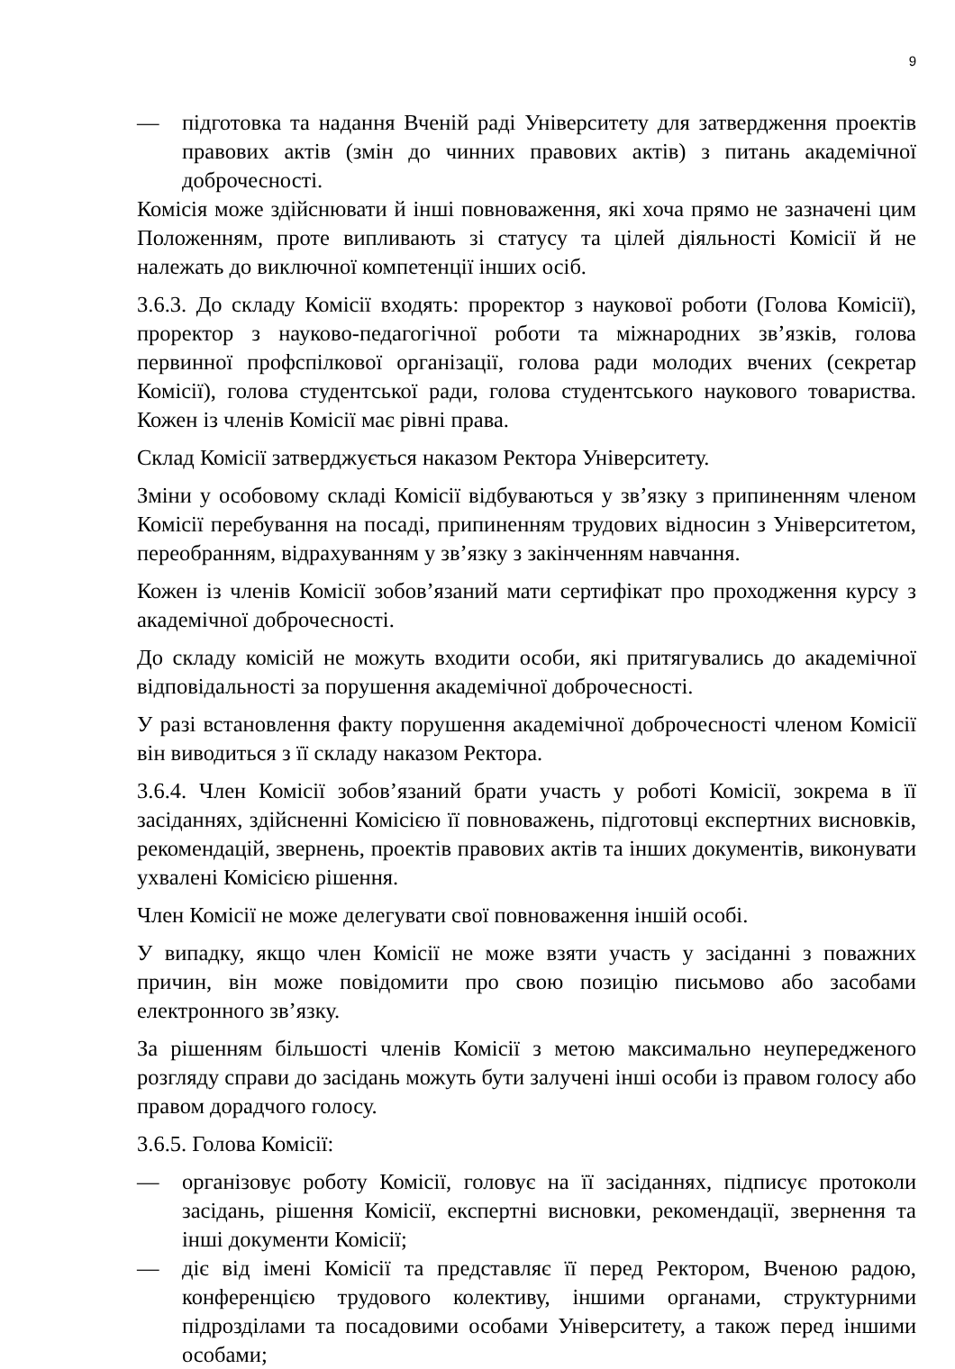9
— підготовка та надання Вченій раді Університету для затвердження проектів правових актів (змін до чинних правових актів) з питань академічної доброчесності.
Комісія може здійснювати й інші повноваження, які хоча прямо не зазначені цим Положенням, проте випливають зі статусу та цілей діяльності Комісії й не належать до виключної компетенції інших осіб.
3.6.3. До складу Комісії входять: проректор з наукової роботи (Голова Комісії), проректор з науково-педагогічної роботи та міжнародних зв’язків, голова первинної профспілкової організації, голова ради молодих вчених (секретар Комісії), голова студентської ради, голова студентського наукового товариства. Кожен із членів Комісії має рівні права.
Склад Комісії затверджується наказом Ректора Університету.
Зміни у особовому складі Комісії відбуваються у зв’язку з припиненням членом Комісії перебування на посаді, припиненням трудових відносин з Університетом, переобранням, відрахуванням у зв’язку з закінченням навчання.
Кожен із членів Комісії зобов’язаний мати сертифікат про проходження курсу з академічної доброчесності.
До складу комісій не можуть входити особи, які притягувались до академічної відповідальності за порушення академічної доброчесності.
У разі встановлення факту порушення академічної доброчесності членом Комісії він виводиться з її складу наказом Ректора.
3.6.4. Член Комісії зобов’язаний брати участь у роботі Комісії, зокрема в її засіданнях, здійсненні Комісією її повноважень, підготовці експертних висновків, рекомендацій, звернень, проектів правових актів та інших документів, виконувати ухвалені Комісією рішення.
Член Комісії не може делегувати свої повноваження іншій особі.
У випадку, якщо член Комісії не може взяти участь у засіданні з поважних причин, він може повідомити про свою позицію письмово або засобами електронного зв’язку.
За рішенням більшості членів Комісії з метою максимально неупередженого розгляду справи до засідань можуть бути залучені інші особи із правом голосу або правом дорадчого голосу.
3.6.5. Голова Комісії:
— організовує роботу Комісії, головує на її засіданнях, підписує протоколи засідань, рішення Комісії, експертні висновки, рекомендації, звернення та інші документи Комісії;
— діє від імені Комісії та представляє її перед Ректором, Вченою радою, конференцією трудового колективу, іншими органами, структурними підрозділами та посадовими особами Університету, а також перед іншими особами;